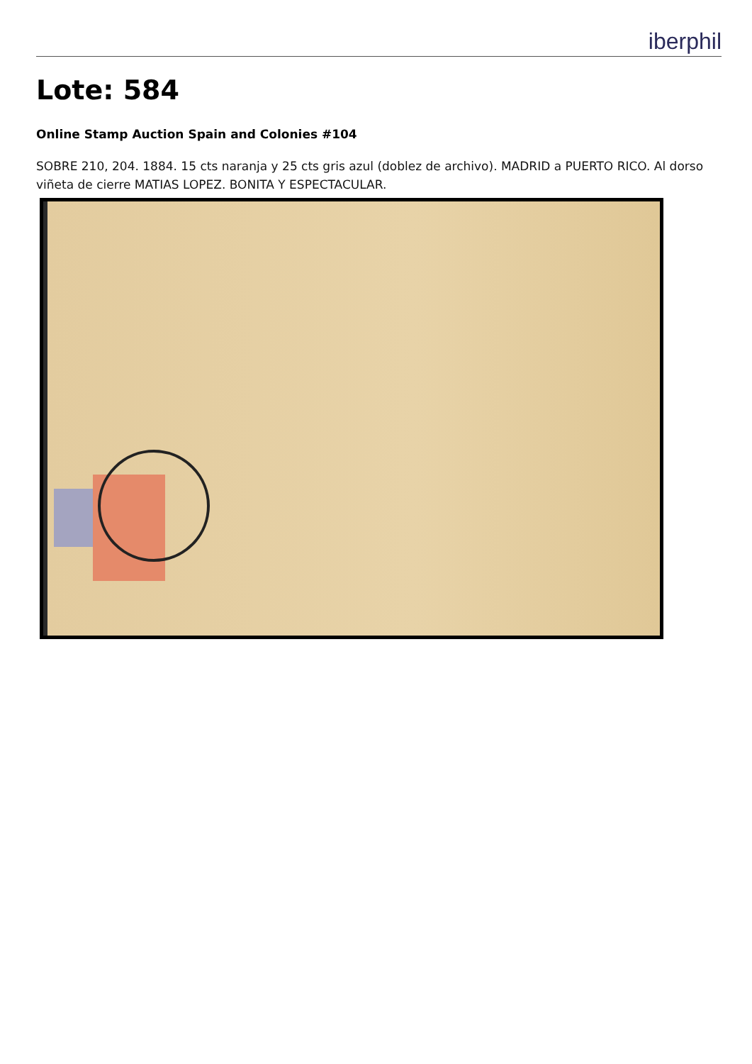iberphil
Lote: 584
Online Stamp Auction Spain and Colonies #104
SOBRE 210, 204. 1884. 15 cts naranja y 25 cts gris azul (doblez de archivo). MADRID a PUERTO RICO. Al dorso viñeta de cierre MATIAS LOPEZ. BONITA Y ESPECTACULAR.